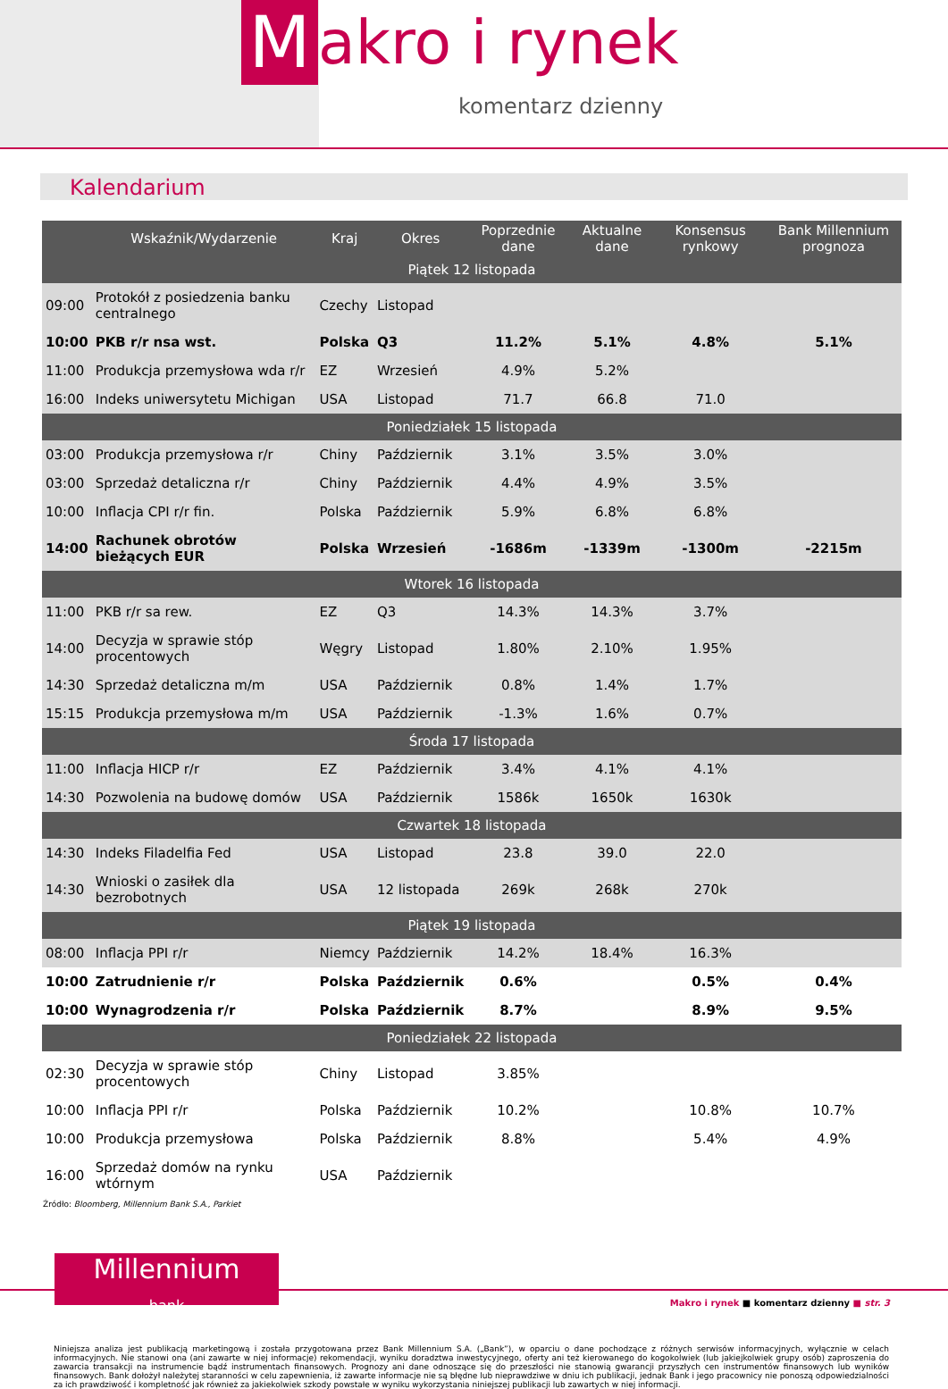M
akro i rynek
komentarz dzienny
Kalendarium
| | Wskaźnik/Wydarzenie | Kraj | Okres | Poprzednie dane | Aktualne dane | Konsensus rynkowy | Bank Millennium prognoza |
| --- | --- | --- | --- | --- | --- | --- | --- |
| Piątek 12 listopada | | | | | | | |
| 09:00 | Protokół z posiedzenia banku centralnego | Czechy | Listopad | | | | |
| 10:00 | PKB r/r nsa wst. | Polska | Q3 | 11.2% | 5.1% | 4.8% | 5.1% |
| 11:00 | Produkcja przemysłowa wda r/r | EZ | Wrzesień | 4.9% | 5.2% | | |
| 16:00 | Indeks uniwersytetu Michigan | USA | Listopad | 71.7 | 66.8 | 71.0 | |
| Poniedziałek 15 listopada | | | | | | | |
| 03:00 | Produkcja przemysłowa r/r | Chiny | Październik | 3.1% | 3.5% | 3.0% | |
| 03:00 | Sprzedaż detaliczna r/r | Chiny | Październik | 4.4% | 4.9% | 3.5% | |
| 10:00 | Inflacja CPI r/r fin. | Polska | Październik | 5.9% | 6.8% | 6.8% | |
| 14:00 | Rachunek obrotów bieżących EUR | Polska | Wrzesień | -1686m | -1339m | -1300m | -2215m |
| Wtorek 16 listopada | | | | | | | |
| 11:00 | PKB r/r sa rew. | EZ | Q3 | 14.3% | 14.3% | 3.7% | |
| 14:00 | Decyzja w sprawie stóp procentowych | Węgry | Listopad | 1.80% | 2.10% | 1.95% | |
| 14:30 | Sprzedaż detaliczna m/m | USA | Październik | 0.8% | 1.4% | 1.7% | |
| 15:15 | Produkcja przemysłowa m/m | USA | Październik | -1.3% | 1.6% | 0.7% | |
| Środa 17 listopada | | | | | | | |
| 11:00 | Inflacja HICP r/r | EZ | Październik | 3.4% | 4.1% | 4.1% | |
| 14:30 | Pozwolenia na budowę domów | USA | Październik | 1586k | 1650k | 1630k | |
| Czwartek 18 listopada | | | | | | | |
| 14:30 | Indeks Filadelfia Fed | USA | Listopad | 23.8 | 39.0 | 22.0 | |
| 14:30 | Wnioski o zasiłek dla bezrobotnych | USA | 12 listopada | 269k | 268k | 270k | |
| Piątek 19 listopada | | | | | | | |
| 08:00 | Inflacja PPI r/r | Niemcy | Październik | 14.2% | 18.4% | 16.3% | |
| 10:00 | Zatrudnienie r/r | Polska | Październik | 0.6% | | 0.5% | 0.4% |
| 10:00 | Wynagrodzenia r/r | Polska | Październik | 8.7% | | 8.9% | 9.5% |
| Poniedziałek 22 listopada | | | | | | | |
| 02:30 | Decyzja w sprawie stóp procentowych | Chiny | Listopad | 3.85% | | | |
| 10:00 | Inflacja PPI r/r | Polska | Październik | 10.2% | | 10.8% | 10.7% |
| 10:00 | Produkcja przemysłowa | Polska | Październik | 8.8% | | 5.4% | 4.9% |
| 16:00 | Sprzedaż domów na rynku wtórnym | USA | Październik | | | | |
Źródło: Bloomberg, Millennium Bank S.A., Parkiet
Millennium
bank
Makro i rynek ■ komentarz dzienny ■ str. 3
Niniejsza analiza jest publikacją marketingową i została przygotowana przez Bank Millennium S.A. („Bank”), w oparciu o dane pochodzące z różnych serwisów informacyjnych, wyłącznie w celach informacyjnych. Nie stanowi ona (ani zawarte w niej informacje) rekomendacji, wyniku doradztwa inwestycyjnego, oferty ani też kierowanego do kogokolwiek (lub jakiejkolwiek grupy osób) zaproszenia do zawarcia transakcji na instrumencie bądź instrumentach finansowych. Prognozy ani dane odnoszące się do przeszłości nie stanowią gwarancji przyszłych cen instrumentów finansowych lub wyników finansowych. Bank dołożył należytej staranności w celu zapewnienia, iż zawarte informacje nie są błędne lub nieprawdziwe w dniu ich publikacji, jednak Bank i jego pracownicy nie ponoszą odpowiedzialności za ich prawdziwość i kompletność jak również za jakiekolwiek szkody powstałe w wyniku wykorzystania niniejszej publikacji lub zawartych w niej informacji.